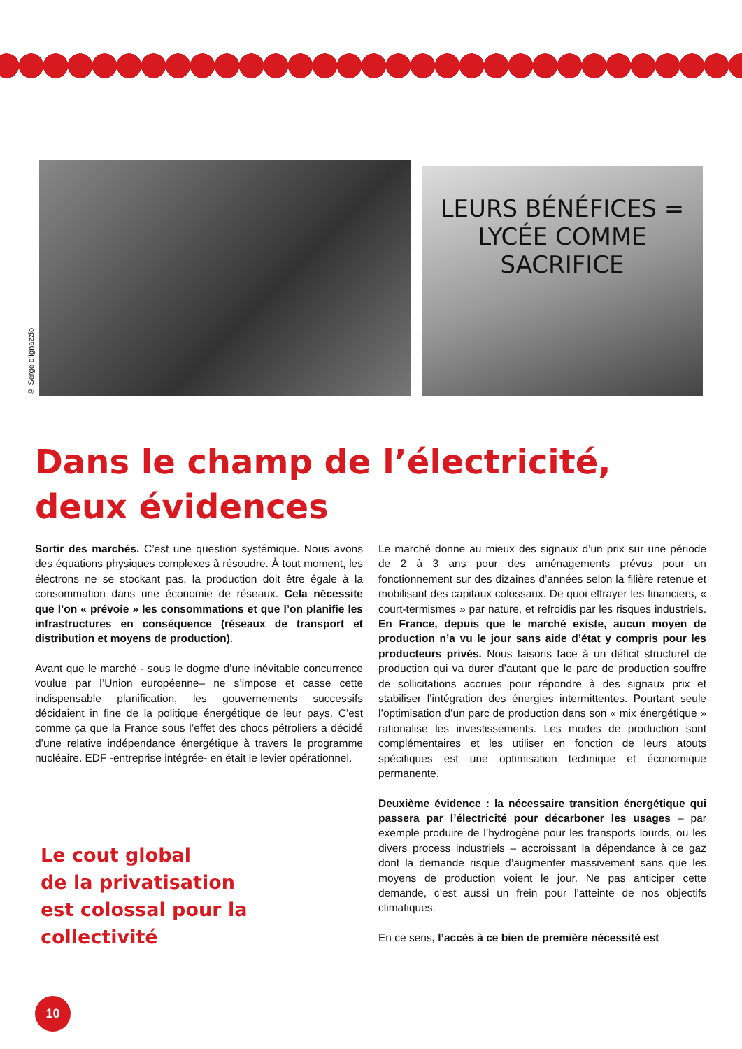© Serge d'Ignazzio
LEURS BÉNÉFICES = LYCÉE COMME SACRIFICE
Dans le champ de l’électricité,
deux évidences
Sortir des marchés. C’est une question systémique. Nous avons des équations physiques complexes à résoudre. À tout moment, les électrons ne se stockant pas, la production doit être égale à la consommation dans une économie de réseaux. Cela nécessite que l’on « prévoie » les consommations et que l’on planifie les infrastructures en conséquence (réseaux de transport et distribution et moyens de production).
Avant que le marché - sous le dogme d’une inévitable concurrence voulue par l’Union européenne– ne s’impose et casse cette indispensable planification, les gouvernements successifs décidaient in fine de la politique énergétique de leur pays. C’est comme ça que la France sous l’effet des chocs pétroliers a décidé d’une relative indépendance énergétique à travers le programme nucléaire. EDF -entreprise intégrée- en était le levier opérationnel.
Le cout global
de la privatisation
est colossal pour la collectivité
Le marché donne au mieux des signaux d’un prix sur une période de 2 à 3 ans pour des aménagements prévus pour un fonctionnement sur des dizaines d’années selon la filière retenue et mobilisant des capitaux colossaux. De quoi effrayer les financiers, « court-termismes » par nature, et refroidis par les risques industriels. En France, depuis que le marché existe, aucun moyen de production n’a vu le jour sans aide d’état y compris pour les producteurs privés. Nous faisons face à un déficit structurel de production qui va durer d’autant que le parc de production souffre de sollicitations accrues pour répondre à des signaux prix et stabiliser l’intégration des énergies intermittentes. Pourtant seule l’optimisation d’un parc de production dans son « mix énergétique » rationalise les investissements. Les modes de production sont complémentaires et les utiliser en fonction de leurs atouts spécifiques est une optimisation technique et économique permanente.
Deuxième évidence : la nécessaire transition énergétique qui passera par l’électricité pour décarboner les usages – par exemple produire de l’hydrogène pour les transports lourds, ou les divers process industriels – accroissant la dépendance à ce gaz dont la demande risque d’augmenter massivement sans que les moyens de production voient le jour. Ne pas anticiper cette demande, c’est aussi un frein pour l’atteinte de nos objectifs climatiques.
En ce sens, l’accès à ce bien de première nécessité est
10